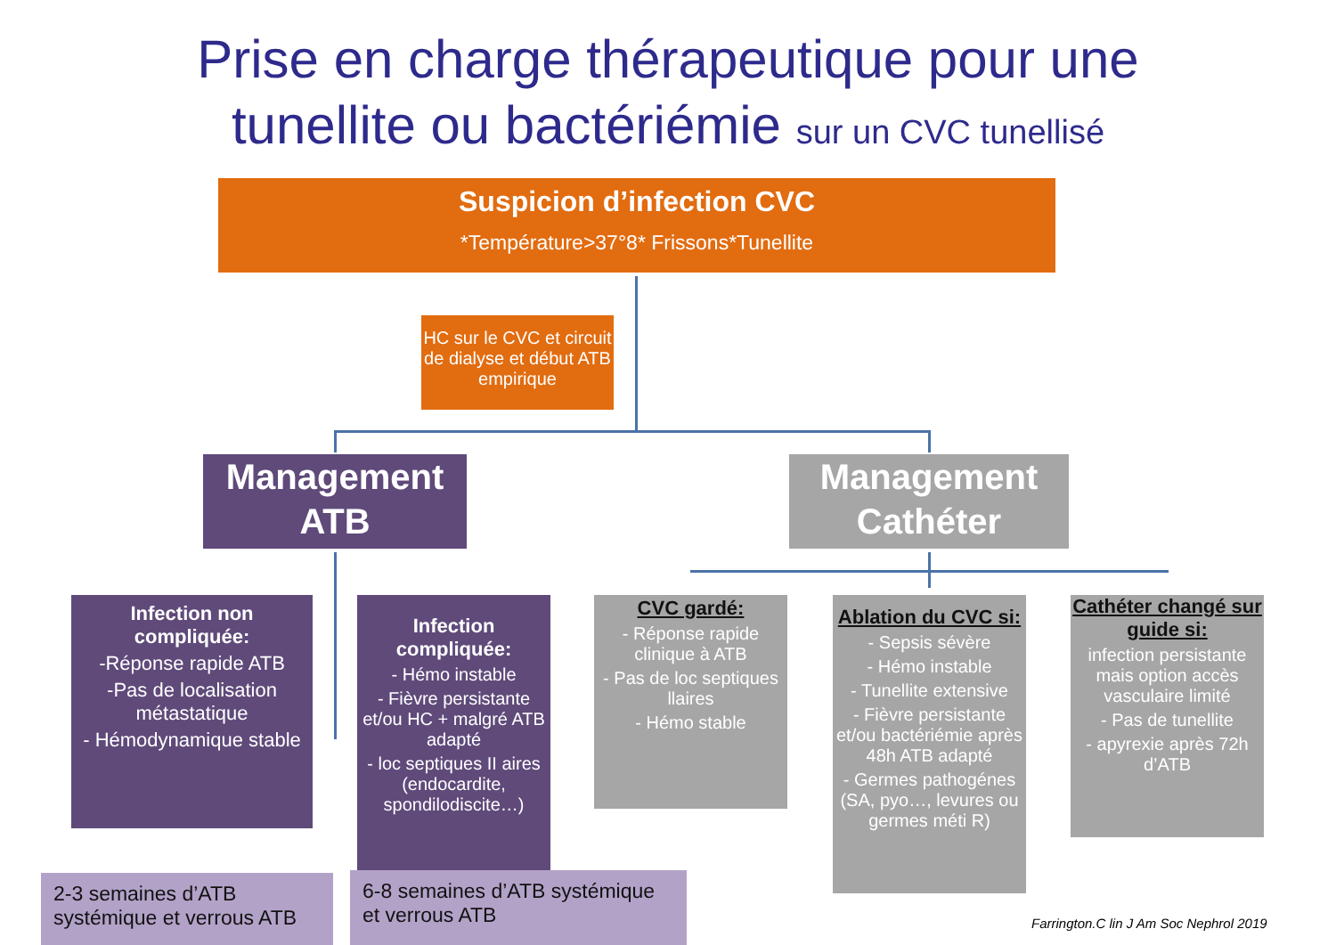Prise en charge thérapeutique pour une tunellite ou bactériémie sur un CVC tunellisé
Suspicion d’infection CVC
*Température>37°8* Frissons*Tunellite
HC sur le CVC et circuit de dialyse et début ATB empirique
Management ATB
Management Cathéter
Infection non compliquée:
-Réponse rapide ATB
-Pas de localisation métastatique
- Hémodynamique stable
Infection compliquée:
- Hémo instable
- Fièvre persistante et/ou HC + malgré ATB adapté
- loc septiques II aires (endocardite, spondilodiscite…)
CVC gardé:
- Réponse rapide clinique à ATB
- Pas de loc septiques llaires
- Hémo stable
Ablation du CVC si:
- Sepsis sévère
- Hémo instable
- Tunellite extensive
- Fièvre persistante et/ou bactériémie après 48h ATB adapté
- Germes pathogénes (SA, pyo…, levures ou germes méti R)
Cathéter changé sur guide si:
infection persistante mais option accès vasculaire limité
- Pas de tunellite
- apyrexie après 72h d’ATB
2-3 semaines d’ATB systémique et verrous ATB
6-8 semaines d’ATB systémique et verrous ATB
Farrington.C lin J Am Soc Nephrol 2019